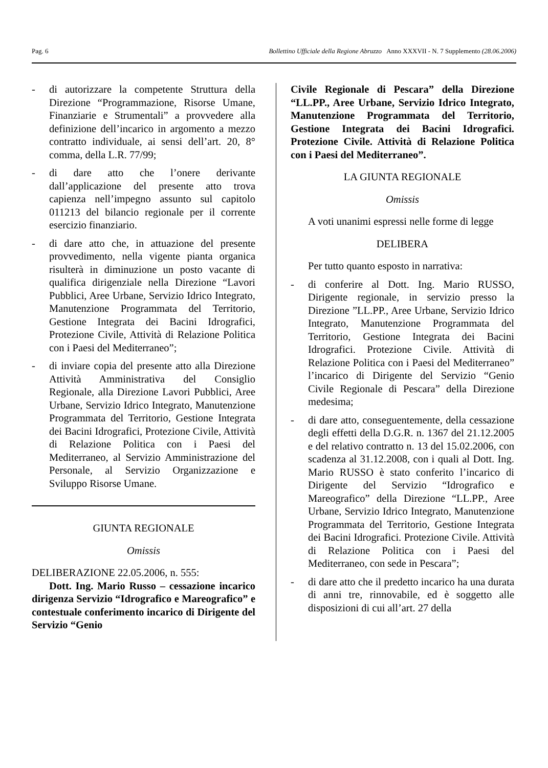Pag. 6 Bollettino Ufficiale della Regione Abruzzo Anno XXXVII - N. 7 Supplemento (28.06.2006)
- di autorizzare la competente Struttura della Direzione “Programmazione, Risorse Umane, Finanziarie e Strumentali” a provvedere alla definizione dell’incarico in argomento a mezzo contratto individuale, ai sensi dell’art. 20, 8° comma, della L.R. 77/99;
- di dare atto che l’onere derivante dall’applicazione del presente atto trova capienza nell’impegno assunto sul capitolo 011213 del bilancio regionale per il corrente esercizio finanziario.
- di dare atto che, in attuazione del presente provvedimento, nella vigente pianta organica risulterà in diminuzione un posto vacante di qualifica dirigenziale nella Direzione “Lavori Pubblici, Aree Urbane, Servizio Idrico Integrato, Manutenzione Programmata del Territorio, Gestione Integrata dei Bacini Idrografici, Protezione Civile, Attività di Relazione Politica con i Paesi del Mediterraneo”;
- di inviare copia del presente atto alla Direzione Attività Amministrativa del Consiglio Regionale, alla Direzione Lavori Pubblici, Aree Urbane, Servizio Idrico Integrato, Manutenzione Programmata del Territorio, Gestione Integrata dei Bacini Idrografici, Protezione Civile, Attività di Relazione Politica con i Paesi del Mediterraneo, al Servizio Amministrazione del Personale, al Servizio Organizzazione e Sviluppo Risorse Umane.
GIUNTA REGIONALE
Omissis
DELIBERAZIONE 22.05.2006, n. 555:
Dott. Ing. Mario Russo – cessazione incarico dirigenza Servizio “Idrografico e Mareografico” e contestuale conferimento incarico di Dirigente del Servizio “Genio
Civile Regionale di Pescara” della Direzione “LL.PP., Aree Urbane, Servizio Idrico Integrato, Manutenzione Programmata del Territorio, Gestione Integrata dei Bacini Idrografici. Protezione Civile. Attività di Relazione Politica con i Paesi del Mediterraneo”.
LA GIUNTA REGIONALE
Omissis
A voti unanimi espressi nelle forme di legge
DELIBERA
Per tutto quanto esposto in narrativa:
- di conferire al Dott. Ing. Mario RUSSO, Dirigente regionale, in servizio presso la Direzione ”LL.PP., Aree Urbane, Servizio Idrico Integrato, Manutenzione Programmata del Territorio, Gestione Integrata dei Bacini Idrografici. Protezione Civile. Attività di Relazione Politica con i Paesi del Mediterraneo” l’incarico di Dirigente del Servizio “Genio Civile Regionale di Pescara” della Direzione medesima;
- di dare atto, conseguentemente, della cessazione degli effetti della D.G.R. n. 1367 del 21.12.2005 e del relativo contratto n. 13 del 15.02.2006, con scadenza al 31.12.2008, con i quali al Dott. Ing. Mario RUSSO è stato conferito l’incarico di Dirigente del Servizio “Idrografico e Mareografico” della Direzione “LL.PP., Aree Urbane, Servizio Idrico Integrato, Manutenzione Programmata del Territorio, Gestione Integrata dei Bacini Idrografici. Protezione Civile. Attività di Relazione Politica con i Paesi del Mediterraneo, con sede in Pescara”;
- di dare atto che il predetto incarico ha una durata di anni tre, rinnovabile, ed è soggetto alle disposizioni di cui all’art. 27 della